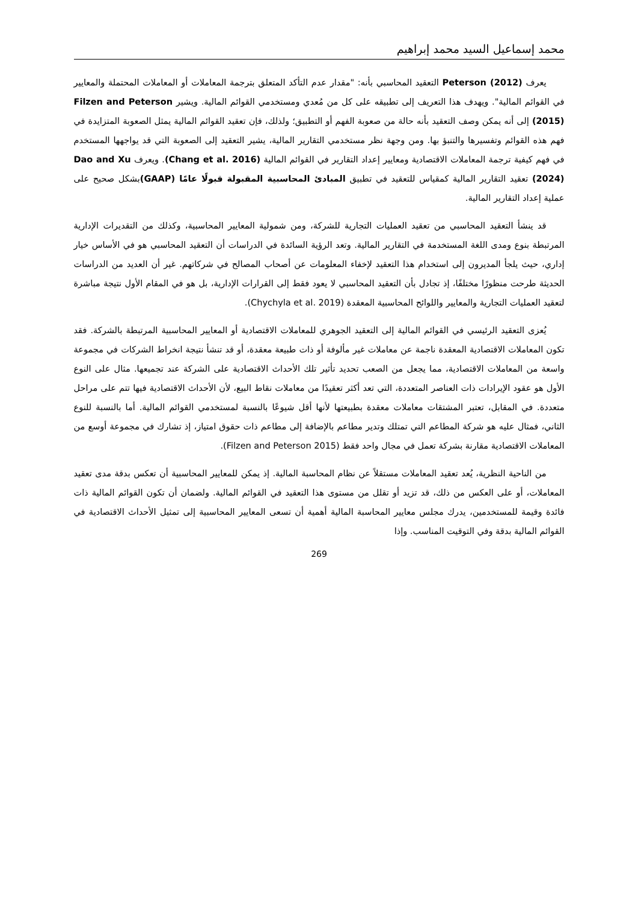محمد إسماعيل السيد محمد إبراهيم
يعرف Peterson (2012) التعقيد المحاسبي بأنه: "مقدار عدم التأكد المتعلق بترجمة المعاملات أو المعاملات المحتملة والمعايير في القوائم المالية". ويهدف هذا التعريف إلى تطبيقه على كل من مُعدي ومستخدمي القوائم المالية. ويشير Filzen and Peterson (2015) إلى أنه يمكن وصف التعقيد بأنه حالة من صعوبة الفهم أو التطبيق؛ ولذلك، فإن تعقيد القوائم المالية يمثل الصعوبة المتزايدة في فهم هذه القوائم وتفسيرها والتنبؤ بها. ومن وجهة نظر مستخدمي التقارير المالية، يشير التعقيد إلى الصعوبة التي قد يواجهها المستخدم في فهم كيفية ترجمة المعاملات الاقتصادية ومعايير إعداد التقارير في القوائم المالية (Chang et al. 2016). ويعرف Dao and Xu (2024) تعقيد التقارير المالية كمقياس للتعقيد في تطبيق المبادئ المحاسبية المقبولة قبولًا عامًا (GAAP) بشكل صحيح على عملية إعداد التقارير المالية.
قد ينشأ التعقيد المحاسبي من تعقيد العمليات التجارية للشركة، ومن شمولية المعايير المحاسبية، وكذلك من التقديرات الإدارية المرتبطة بنوع ومدى اللغة المستخدمة في التقارير المالية. وتعد الرؤية السائدة في الدراسات أن التعقيد المحاسبي هو في الأساس خيار إداري، حيث يلجأ المديرون إلى استخدام هذا التعقيد لإخفاء المعلومات عن أصحاب المصالح في شركاتهم. غير أن العديد من الدراسات الحديثة طرحت منظورًا مختلفًا، إذ تجادل بأن التعقيد المحاسبي لا يعود فقط إلى القرارات الإدارية، بل هو في المقام الأول نتيجة مباشرة لتعقيد العمليات التجارية والمعايير واللوائح المحاسبية المعقدة (Chychyla et al. 2019).
يُعزى التعقيد الرئيسي في القوائم المالية إلى التعقيد الجوهري للمعاملات الاقتصادية أو المعايير المحاسبية المرتبطة بالشركة. فقد تكون المعاملات الاقتصادية المعقدة ناجمة عن معاملات غير مألوفة أو ذات طبيعة معقدة، أو قد تنشأ نتيجة انخراط الشركات في مجموعة واسعة من المعاملات الاقتصادية، مما يجعل من الصعب تحديد تأثير تلك الأحداث الاقتصادية على الشركة عند تجميعها. مثال على النوع الأول هو عقود الإيرادات ذات العناصر المتعددة، التي تعد أكثر تعقيدًا من معاملات نقاط البيع، لأن الأحداث الاقتصادية فيها تتم على مراحل متعددة. في المقابل، تعتبر المشتقات معاملات معقدة بطبيعتها لأنها أقل شيوعًا بالنسبة لمستخدمي القوائم المالية. أما بالنسبة للنوع الثاني، فمثال عليه هو شركة المطاعم التي تمتلك وتدير مطاعم بالإضافة إلى مطاعم ذات حقوق امتياز، إذ تشارك في مجموعة أوسع من المعاملات الاقتصادية مقارنة بشركة تعمل في مجال واحد فقط (Filzen and Peterson 2015).
من الناحية النظرية، يُعد تعقيد المعاملات مستقلاً عن نظام المحاسبة المالية. إذ يمكن للمعايير المحاسبية أن تعكس بدقة مدى تعقيد المعاملات، أو على العكس من ذلك، قد تزيد أو تقلل من مستوى هذا التعقيد في القوائم المالية. ولضمان أن تكون القوائم المالية ذات فائدة وقيمة للمستخدمين، يدرك مجلس معايير المحاسبة المالية أهمية أن تسعى المعايير المحاسبية إلى تمثيل الأحداث الاقتصادية في القوائم المالية بدقة وفي التوقيت المناسب. وإذا
269